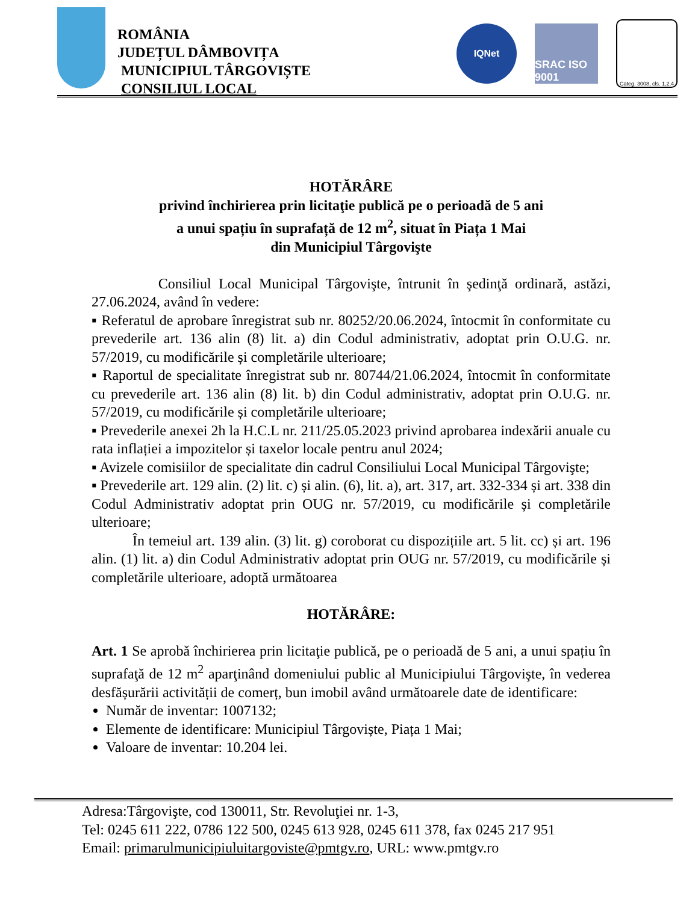ROMÂNIA
JUDEȚUL DÂMBOVIȚA
MUNICIPIUL TÂRGOVIȘTE
CONSILIUL LOCAL
IQNet
SRAC ISO 9001
Categ. 3008, cls. 1,2,4
HOTĂRÂRE
privind închirierea prin licitaţie publică pe o perioadă de 5 ani
a unui spațiu în suprafață de 12 m<sup>2</sup>, situat în Piața 1 Mai
din Municipiul Târgovişte
Consiliul Local Municipal Târgovişte, întrunit în şedinţă ordinară, astăzi, 27.06.2024, având în vedere:
▪ Referatul de aprobare înregistrat sub nr. 80252/20.06.2024, întocmit în conformitate cu prevederile art. 136 alin (8) lit. a) din Codul administrativ, adoptat prin O.U.G. nr. 57/2019, cu modificările și completările ulterioare;
▪ Raportul de specialitate înregistrat sub nr. 80744/21.06.2024, întocmit în conformitate cu prevederile art. 136 alin (8) lit. b) din Codul administrativ, adoptat prin O.U.G. nr. 57/2019, cu modificările și completările ulterioare;
▪ Prevederile anexei 2h la H.C.L nr. 211/25.05.2023 privind aprobarea indexării anuale cu rata inflației a impozitelor și taxelor locale pentru anul 2024;
▪ Avizele comisiilor de specialitate din cadrul Consiliului Local Municipal Târgovişte;
▪ Prevederile art. 129 alin. (2) lit. c) și alin. (6), lit. a), art. 317, art. 332-334 și art. 338 din Codul Administrativ adoptat prin OUG nr. 57/2019, cu modificările și completările ulterioare;
În temeiul art. 139 alin. (3) lit. g) coroborat cu dispozițiile art. 5 lit. cc) și art. 196 alin. (1) lit. a) din Codul Administrativ adoptat prin OUG nr. 57/2019, cu modificările și completările ulterioare, adoptă următoarea
HOTĂRÂRE:
Art. 1 Se aprobă închirierea prin licitaţie publică, pe o perioadă de 5 ani, a unui spațiu în suprafaţă de 12 m<sup>2</sup> aparţinând domeniului public al Municipiului Târgovişte, în vederea desfășurării activității de comerț, bun imobil având următoarele date de identificare:
Număr de inventar: 1007132;
Elemente de identificare: Municipiul Târgoviște, Piața 1 Mai;
Valoare de inventar: 10.204 lei.
Adresa:Târgovişte, cod 130011, Str. Revoluţiei nr. 1-3,
Tel: 0245 611 222, 0786 122 500, 0245 613 928, 0245 611 378, fax 0245 217 951
Email: primarulmunicipiuluitargoviste@pmtgv.ro, URL: www.pmtgv.ro